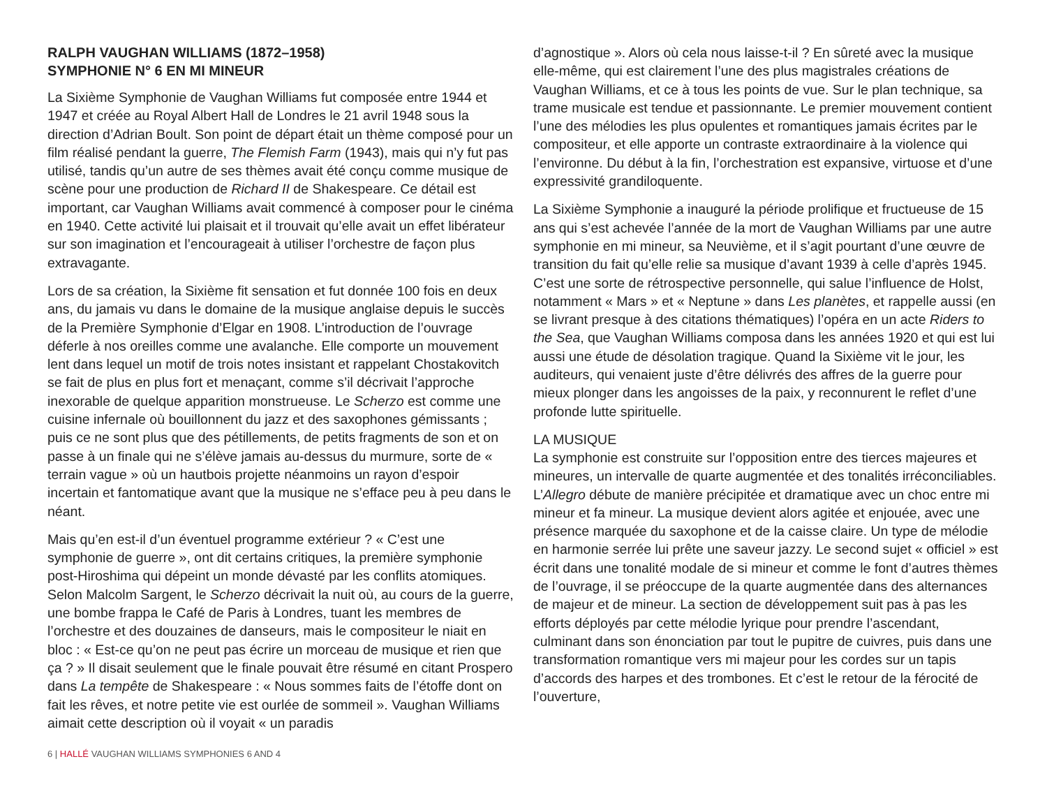RALPH VAUGHAN WILLIAMS (1872–1958)
SYMPHONIE N° 6 EN MI MINEUR
La Sixième Symphonie de Vaughan Williams fut composée entre 1944 et 1947 et créée au Royal Albert Hall de Londres le 21 avril 1948 sous la direction d’Adrian Boult. Son point de départ était un thème composé pour un film réalisé pendant la guerre, The Flemish Farm (1943), mais qui n’y fut pas utilisé, tandis qu’un autre de ses thèmes avait été conçu comme musique de scène pour une production de Richard II de Shakespeare. Ce détail est important, car Vaughan Williams avait commencé à composer pour le cinéma en 1940. Cette activité lui plaisait et il trouvait qu’elle avait un effet libérateur sur son imagination et l’encourageait à utiliser l’orchestre de façon plus extravagante.
Lors de sa création, la Sixième fit sensation et fut donnée 100 fois en deux ans, du jamais vu dans le domaine de la musique anglaise depuis le succès de la Première Symphonie d’Elgar en 1908. L’introduction de l’ouvrage déferle à nos oreilles comme une avalanche. Elle comporte un mouvement lent dans lequel un motif de trois notes insistant et rappelant Chostakovitch se fait de plus en plus fort et menaçant, comme s’il décrivait l’approche inexorable de quelque apparition monstrueuse. Le Scherzo est comme une cuisine infernale où bouillonnent du jazz et des saxophones gémissants ; puis ce ne sont plus que des pétillements, de petits fragments de son et on passe à un finale qui ne s’élève jamais au-dessus du murmure, sorte de « terrain vague » où un hautbois projette néanmoins un rayon d’espoir incertain et fantomatique avant que la musique ne s’efface peu à peu dans le néant.
Mais qu’en est-il d’un éventuel programme extérieur ? « C’est une symphonie de guerre », ont dit certains critiques, la première symphonie post-Hiroshima qui dépeint un monde dévasté par les conflits atomiques. Selon Malcolm Sargent, le Scherzo décrivait la nuit où, au cours de la guerre, une bombe frappa le Café de Paris à Londres, tuant les membres de l’orchestre et des douzaines de danseurs, mais le compositeur le niait en bloc : « Est-ce qu’on ne peut pas écrire un morceau de musique et rien que ça ? » Il disait seulement que le finale pouvait être résumé en citant Prospero dans La tempête de Shakespeare : « Nous sommes faits de l’étoffe dont on fait les rêves, et notre petite vie est ourlée de sommeil ». Vaughan Williams aimait cette description où il voyait « un paradis
d’agnostique ». Alors où cela nous laisse-t-il ? En sûreté avec la musique elle-même, qui est clairement l’une des plus magistrales créations de Vaughan Williams, et ce à tous les points de vue. Sur le plan technique, sa trame musicale est tendue et passionnante. Le premier mouvement contient l’une des mélodies les plus opulentes et romantiques jamais écrites par le compositeur, et elle apporte un contraste extraordinaire à la violence qui l’environne. Du début à la fin, l’orchestration est expansive, virtuose et d’une expressivité grandiloquente.
La Sixième Symphonie a inauguré la période prolifique et fructueuse de 15 ans qui s’est achevée l’année de la mort de Vaughan Williams par une autre symphonie en mi mineur, sa Neuvième, et il s’agit pourtant d’une œuvre de transition du fait qu’elle relie sa musique d’avant 1939 à celle d’après 1945. C’est une sorte de rétrospective personnelle, qui salue l’influence de Holst, notamment « Mars » et « Neptune » dans Les planètes, et rappelle aussi (en se livrant presque à des citations thématiques) l’opéra en un acte Riders to the Sea, que Vaughan Williams composa dans les années 1920 et qui est lui aussi une étude de désolation tragique. Quand la Sixième vit le jour, les auditeurs, qui venaient juste d’être délivrés des affres de la guerre pour mieux plonger dans les angoisses de la paix, y reconnurent le reflet d’une profonde lutte spirituelle.
LA MUSIQUE
La symphonie est construite sur l’opposition entre des tierces majeures et mineures, un intervalle de quarte augmentée et des tonalités irréconciliables. L’Allegro débute de manière précipitée et dramatique avec un choc entre mi mineur et fa mineur. La musique devient alors agitée et enjouée, avec une présence marquée du saxophone et de la caisse claire. Un type de mélodie en harmonie serrée lui prête une saveur jazzy. Le second sujet « officiel » est écrit dans une tonalité modale de si mineur et comme le font d’autres thèmes de l’ouvrage, il se préoccupe de la quarte augmentée dans des alternances de majeur et de mineur. La section de développement suit pas à pas les efforts déployés par cette mélodie lyrique pour prendre l’ascendant, culminant dans son énonciation par tout le pupitre de cuivres, puis dans une transformation romantique vers mi majeur pour les cordes sur un tapis d’accords des harpes et des trombones. Et c’est le retour de la férocité de l’ouverture,
6 | HALLÉ VAUGHAN WILLIAMS SYMPHONIES 6 AND 4